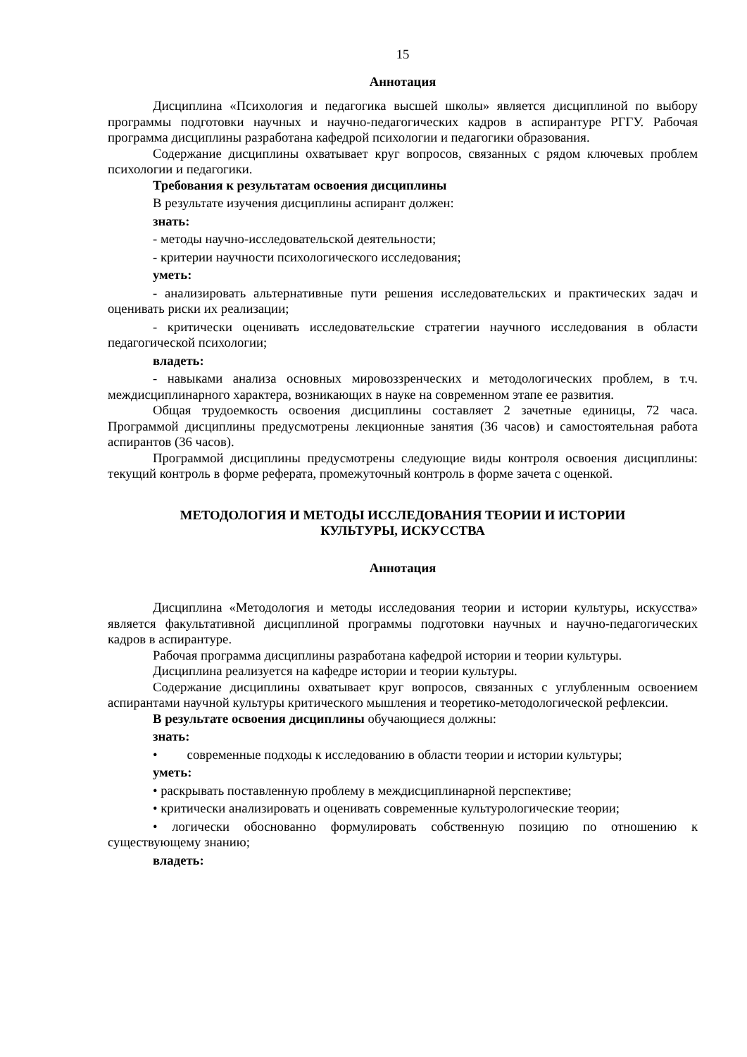15
Аннотация
Дисциплина «Психология и педагогика высшей школы» является дисциплиной по выбору программы подготовки научных и научно-педагогических кадров в аспирантуре РГГУ. Рабочая программа дисциплины разработана кафедрой психологии и педагогики образования.
Содержание дисциплины охватывает круг вопросов, связанных с рядом ключевых проблем психологии и педагогики.
Требования к результатам освоения дисциплины
В результате изучения дисциплины аспирант должен:
знать:
- методы научно-исследовательской деятельности;
- критерии научности психологического исследования;
уметь:
- анализировать альтернативные пути решения исследовательских и практических задач и оценивать риски их реализации;
- критически оценивать исследовательские стратегии научного исследования в области педагогической психологии;
владеть:
- навыками анализа основных мировоззренческих и методологических проблем, в т.ч. междисциплинарного характера, возникающих в науке на современном этапе ее развития.
Общая трудоемкость освоения дисциплины составляет 2 зачетные единицы, 72 часа. Программой дисциплины предусмотрены лекционные занятия (36 часов) и самостоятельная работа аспирантов (36 часов).
Программой дисциплины предусмотрены следующие виды контроля освоения дисциплины: текущий контроль в форме реферата, промежуточный контроль в форме зачета с оценкой.
МЕТОДОЛОГИЯ И МЕТОДЫ ИССЛЕДОВАНИЯ ТЕОРИИ И ИСТОРИИ
КУЛЬТУРЫ, ИСКУССТВА
Аннотация
Дисциплина «Методология и методы исследования теории и истории культуры, искусства» является факультативной дисциплиной программы подготовки научных и научно-педагогических кадров в аспирантуре.
Рабочая программа дисциплины разработана кафедрой истории и теории культуры.
Дисциплина реализуется на кафедре истории и теории культуры.
Содержание дисциплины охватывает круг вопросов, связанных с углубленным освоением аспирантами научной культуры критического мышления и теоретико-методологической рефлексии.
В результате освоения дисциплины обучающиеся должны:
знать:
• современные подходы к исследованию в области теории и истории культуры;
уметь:
• раскрывать поставленную проблему в междисциплинарной перспективе;
• критически анализировать и оценивать современные культурологические теории;
• логически обоснованно формулировать собственную позицию по отношению к существующему знанию;
владеть: